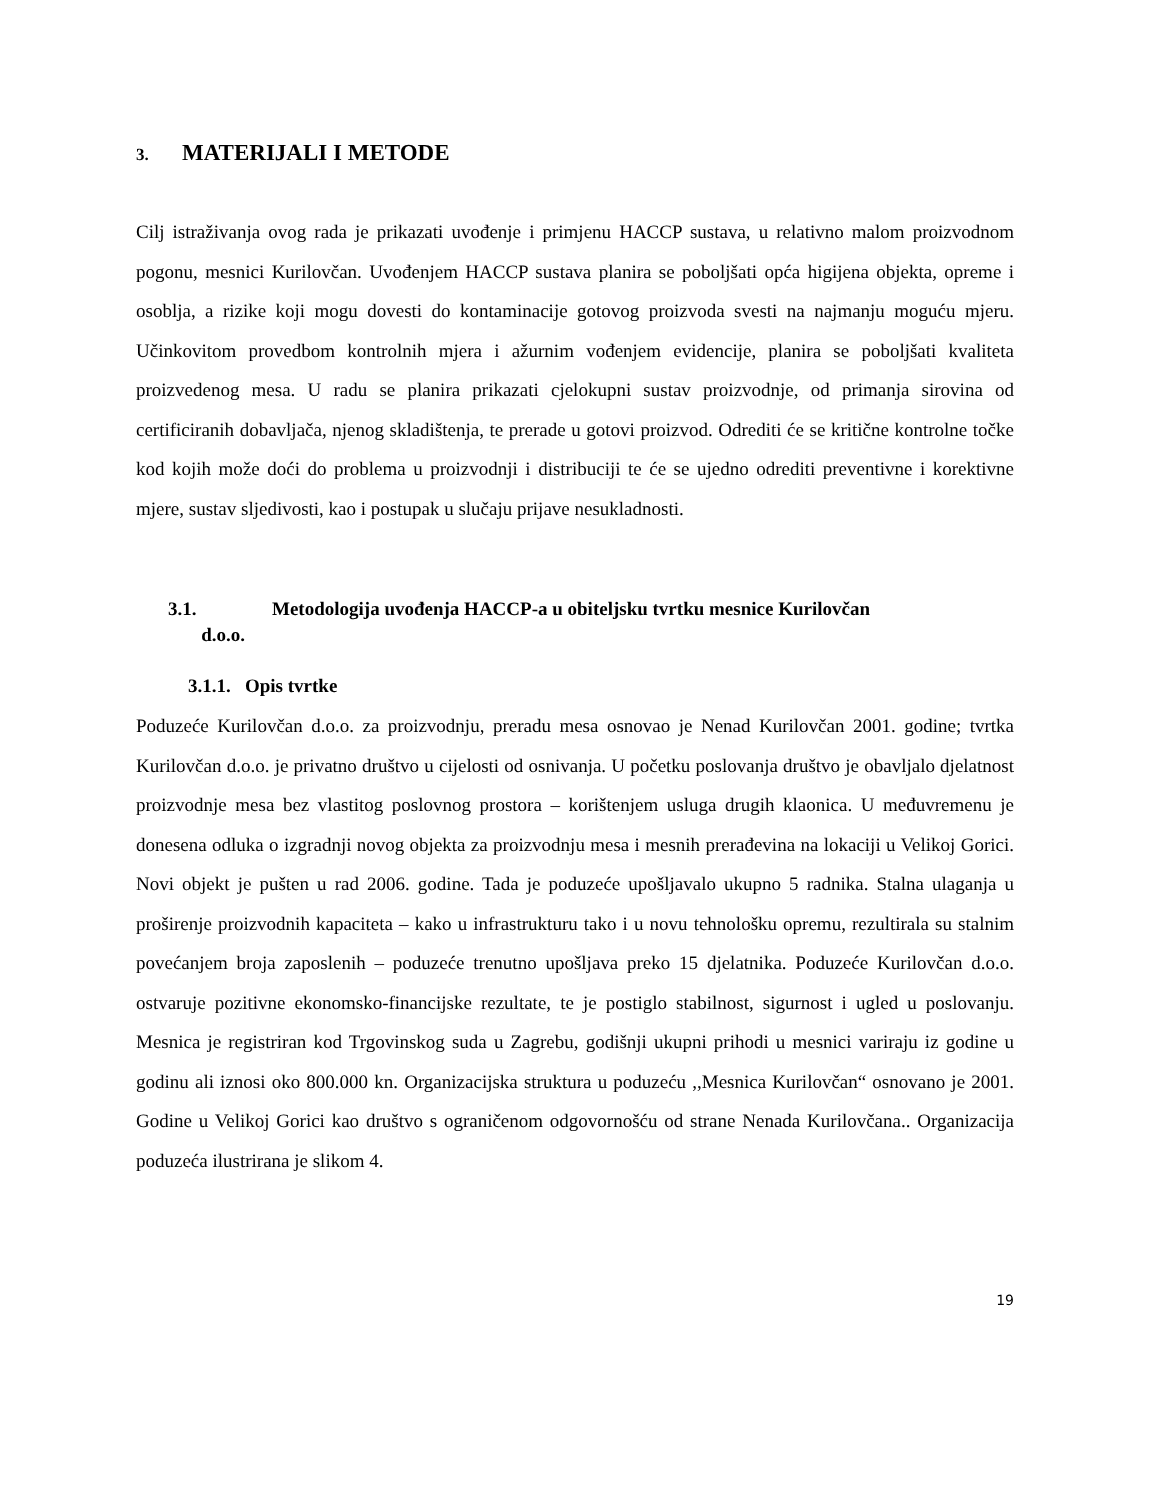3. MATERIJALI I METODE
Cilj istraživanja ovog rada je prikazati uvođenje i primjenu HACCP sustava, u relativno malom proizvodnom pogonu, mesnici Kurilovčan. Uvođenjem HACCP sustava planira se poboljšati opća higijena objekta, opreme i osoblja, a rizike koji mogu dovesti do kontaminacije gotovog proizvoda svesti na najmanju moguću mjeru. Učinkovitom provedbom kontrolnih mjera i ažurnim vođenjem evidencije, planira se poboljšati kvaliteta proizvedenog mesa. U radu se planira prikazati cjelokupni sustav proizvodnje, od primanja sirovina od certificiranih dobavljača, njenog skladištenja, te prerade u gotovi proizvod. Odrediti će se kritične kontrolne točke kod kojih može doći do problema u proizvodnji i distribuciji te će se ujedno odrediti preventivne i korektivne mjere, sustav sljedivosti, kao i postupak u slučaju prijave nesukladnosti.
3.1. Metodologija uvođenja HACCP-a u obiteljsku tvrtku mesnice Kurilovčan
d.o.o.
3.1.1. Opis tvrtke
Poduzeće Kurilovčan d.o.o. za proizvodnju, preradu mesa osnovao je Nenad Kurilovčan 2001. godine; tvrtka Kurilovčan d.o.o. je privatno društvo u cijelosti od osnivanja. U početku poslovanja društvo je obavljalo djelatnost proizvodnje mesa bez vlastitog poslovnog prostora – korištenjem usluga drugih klaonica. U međuvremenu je donesena odluka o izgradnji novog objekta za proizvodnju mesa i mesnih prerađevina na lokaciji u Velikoj Gorici. Novi objekt je pušten u rad 2006. godine. Tada je poduzeće upošljavalo ukupno 5 radnika. Stalna ulaganja u proširenje proizvodnih kapaciteta – kako u infrastrukturu tako i u novu tehnološku opremu, rezultirala su stalnim povećanjem broja zaposlenih – poduzeće trenutno upošljava preko 15 djelatnika. Poduzeće Kurilovčan d.o.o. ostvaruje pozitivne ekonomsko-financijske rezultate, te je postiglo stabilnost, sigurnost i ugled u poslovanju. Mesnica je registriran kod Trgovinskog suda u Zagrebu, godišnji ukupni prihodi u mesnici variraju iz godine u godinu ali iznosi oko 800.000 kn. Organizacijska struktura u poduzeću ,,Mesnica Kurilovčan“ osnovano je 2001. Godine u Velikoj Gorici kao društvo s ograničenom odgovornošću od strane Nenada Kurilovčana.. Organizacija poduzeća ilustrirana je slikom 4.
19